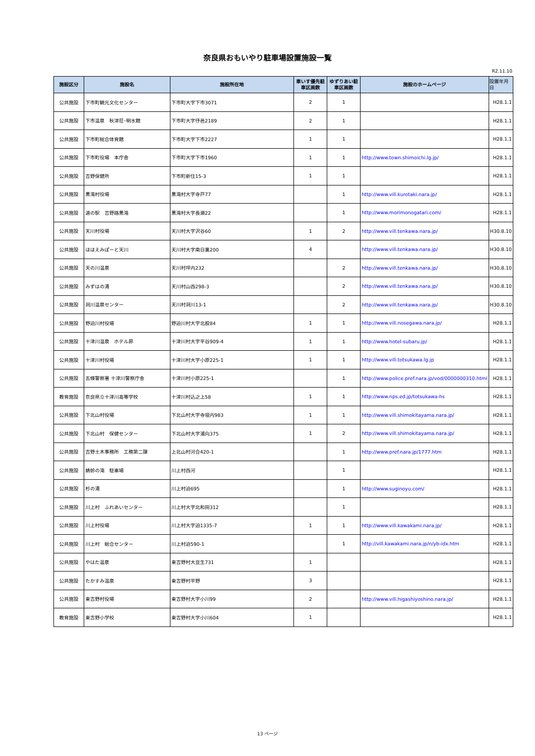奈良県おもいやり駐車場設置施設一覧
R2.11.10
| 施設区分 | 施設名 | 施設所在地 | 車いす優先駐車区画数 | ゆずりあい駐車区画数 | 施設のホームページ | 設置年月日 |
| --- | --- | --- | --- | --- | --- | --- |
| 公共施設 | 下市町観光文化センター | 下市町大字下市3071 | 2 | 1 | | H28.1.1 |
| 公共施設 | 下市温泉 秋津荘･明水館 | 下市町大字伃邑2189 | 2 | 1 | | H28.1.1 |
| 公共施設 | 下市町総合体育館 | 下市町大字下市2227 | 1 | 1 | | H28.1.1 |
| 公共施設 | 下市町役場 本庁舎 | 下市町大字下市1960 | 1 | 1 | http://www.town.shimoichi.lg.jp/ | H28.1.1 |
| 公共施設 | 吉野保健所 | 下市町新住15-3 | 1 | 1 | | H28.1.1 |
| 公共施設 | 黒滝村役場 | 黒滝村大字寺戸77 | | 1 | http://www.vill.kurotaki.nara.jp/ | H28.1.1 |
| 公共施設 | 道の駅 吉野路黒滝 | 黒滝村大字長瀬22 | | 1 | http://www.morimonogatari.com/ | H28.1.1 |
| 公共施設 | 天川村役場 | 天川村大字沢谷60 | 1 | 2 | http://www.vill.tenkawa.nara.jp/ | H30.8.10 |
| 公共施設 | ほほえみぽーと天川 | 天川村大字南日裏200 | 4 | | http://www.vill.tenkawa.nara.jp/ | H30.8.10 |
| 公共施設 | 天の川温泉 | 天川村坪内232 | | 2 | http://www.vill.tenkawa.nara.jp/ | H30.8.10 |
| 公共施設 | みずはの湯 | 天川村山西298-3 | | 2 | http://www.vill.tenkawa.nara.jp/ | H30.8.10 |
| 公共施設 | 洞川温泉センター | 天川村洞川13-1 | | 2 | http://www.vill.tenkawa.nara.jp/ | H30.8.10 |
| 公共施設 | 野迫川村役場 | 野迫川村大字北股84 | 1 | 1 | http://www.vill.nosegawa.nara.jp/ | H28.1.1 |
| 公共施設 | 十津川温泉 ホテル昴 | 十津川村大字平谷909-4 | 1 | 1 | http://www.hotel-subaru.jp/ | H28.1.1 |
| 公共施設 | 十津川村役場 | 十津川村大字小原225-1 | 1 | 1 | http://www.vill.totsukawa.lg.jp | H28.1.1 |
| 公共施設 | 五條警察署 十津川警察庁舎 | 十津川村小原225-1 | | 1 | http://www.police.pref.nara.jp/vod/0000000310.html | H28.1.1 |
| 教育施設 | 奈良県立十津川高等学校 | 十津川村込之上58 | 1 | 1 | http://www.nps.ed.jp/totsukawa-hs | H28.1.1 |
| 公共施設 | 下北山村役場 | 下北山村大字寺垣内983 | 1 | 1 | http://www.vill.shimokitayama.nara.jp/ | H28.1.1 |
| 公共施設 | 下北山村 保健センター | 下北山村大字浦向375 | 1 | 2 | http://www.vill.shimokitayama.nara.jp/ | H28.1.1 |
| 公共施設 | 吉野土木事務所 工務第二課 | 上北山村河合420-1 | | 1 | http://www.pref.nara.jp/1777.htm | H28.1.1 |
| 公共施設 | 蜻蛉の滝 駐車場 | 川上村西河 | | 1 | | H28.1.1 |
| 公共施設 | 杉の湯 | 川上村迫695 | | 1 | http://www.suginoyu.com/ | H28.1.1 |
| 公共施設 | 川上村 ふれあいセンター | 川上村大字北和田312 | | 1 | | H28.1.1 |
| 公共施設 | 川上村役場 | 川上村大字迫1335-7 | 1 | 1 | http://www.vill.kawakami.nara.jp/ | H28.1.1 |
| 公共施設 | 川上村 総合センター | 川上村迫590-1 | | 1 | http://vill.kawakami.nara.jp/n/yb-idx.htm | H28.1.1 |
| 公共施設 | やはた温泉 | 東吉野村大豆生731 | 1 | | | H28.1.1 |
| 公共施設 | たかすみ温泉 | 東吉野村平野 | 3 | | | H28.1.1 |
| 公共施設 | 東吉野村役場 | 東吉野村大字小川99 | 2 | | http://www.vill.higashiyoshino.nara.jp/ | H28.1.1 |
| 教育施設 | 東吉野小学校 | 東吉野村大字小川604 | 1 | | | H28.1.1 |
13 ページ